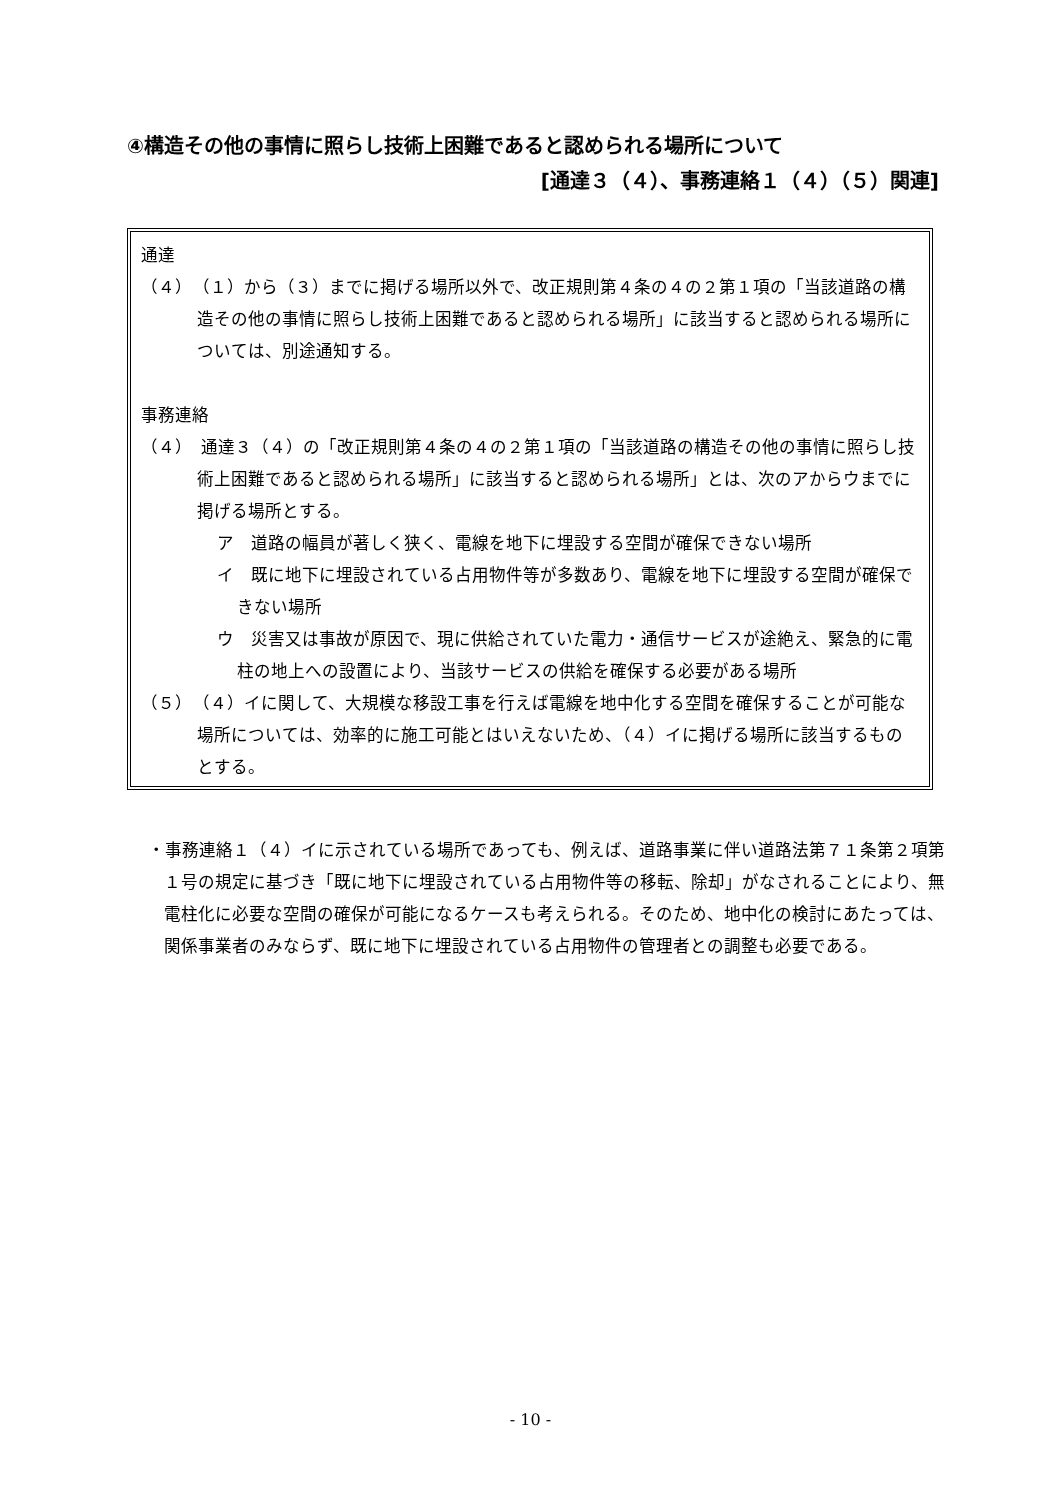④構造その他の事情に照らし技術上困難であると認められる場所について
[通達３（４）、事務連絡１（４）（５）関連]
通達
（４）　（１）から（３）までに掲げる場所以外で、改正規則第４条の４の２第１項の「当該道路の構造その他の事情に照らし技術上困難であると認められる場所」に該当すると認められる場所については、別途通知する。
事務連絡
（４）　通達３（４）の「改正規則第４条の４の２第１項の「当該道路の構造その他の事情に照らし技術上困難であると認められる場所」に該当すると認められる場所」とは、次のアからウまでに掲げる場所とする。
ア　道路の幅員が著しく狭く、電線を地下に埋設する空間が確保できない場所
イ　既に地下に埋設されている占用物件等が多数あり、電線を地下に埋設する空間が確保できない場所
ウ　災害又は事故が原因で、現に供給されていた電力・通信サービスが途絶え、緊急的に電柱の地上への設置により、当該サービスの供給を確保する必要がある場所
（５）　（４）イに関して、大規模な移設工事を行えば電線を地中化する空間を確保することが可能な場所については、効率的に施工可能とはいえないため、（４）イに掲げる場所に該当するものとする。
・事務連絡１（４）イに示されている場所であっても、例えば、道路事業に伴い道路法第７１条第２項第１号の規定に基づき「既に地下に埋設されている占用物件等の移転、除却」がなされることにより、無電柱化に必要な空間の確保が可能になるケースも考えられる。そのため、地中化の検討にあたっては、関係事業者のみならず、既に地下に埋設されている占用物件の管理者との調整も必要である。
- 10 -